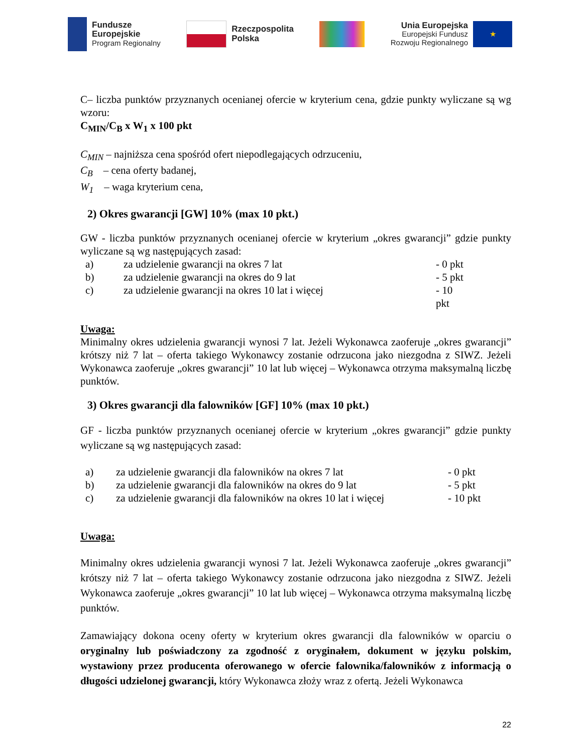Fundusze
Europejskie
Program Regionalny
Rzeczpospolita
Polska
Unia Europejska
Europejski Fundusz
Rozwoju Regionalnego
★
C– liczba punktów przyznanych ocenianej ofercie w kryterium cena, gdzie punkty wyliczane są wg wzoru:
C<sub>MIN</sub>/C<sub>B</sub> x W<sub>1</sub> x 100 pkt
C<sub>MIN</sub> – najniższa cena spośród ofert niepodlegających odrzuceniu,
C<sub>B</sub> – cena oferty badanej,
W<sub>1</sub> – waga kryterium cena,
2) Okres gwarancji [GW] 10% (max 10 pkt.)
GW - liczba punktów przyznanych ocenianej ofercie w kryterium „okres gwarancji” gdzie punkty wyliczane są wg następujących zasad:
| a) | za udzielenie gwarancji na okres 7 lat | - 0 pkt |
| b) | za udzielenie gwarancji na okres do 9 lat | - 5 pkt |
| c) | za udzielenie gwarancji na okres 10 lat i więcej | - 10 pkt |
Uwaga:
Minimalny okres udzielenia gwarancji wynosi 7 lat. Jeżeli Wykonawca zaoferuje „okres gwarancji” krótszy niż 7 lat – oferta takiego Wykonawcy zostanie odrzucona jako niezgodna z SIWZ. Jeżeli Wykonawca zaoferuje „okres gwarancji” 10 lat lub więcej – Wykonawca otrzyma maksymalną liczbę punktów.
3) Okres gwarancji dla falowników [GF] 10% (max 10 pkt.)
GF - liczba punktów przyznanych ocenianej ofercie w kryterium „okres gwarancji” gdzie punkty wyliczane są wg następujących zasad:
| a) | za udzielenie gwarancji dla falowników na okres 7 lat | - 0 pkt |
| b) | za udzielenie gwarancji dla falowników na okres do 9 lat | - 5 pkt |
| c) | za udzielenie gwarancji dla falowników na okres 10 lat i więcej | - 10 pkt |
Uwaga:
Minimalny okres udzielenia gwarancji wynosi 7 lat. Jeżeli Wykonawca zaoferuje „okres gwarancji” krótszy niż 7 lat – oferta takiego Wykonawcy zostanie odrzucona jako niezgodna z SIWZ. Jeżeli Wykonawca zaoferuje „okres gwarancji” 10 lat lub więcej – Wykonawca otrzyma maksymalną liczbę punktów.
Zamawiający dokona oceny oferty w kryterium okres gwarancji dla falowników w oparciu o oryginalny lub poświadczony za zgodność z oryginałem, dokument w języku polskim, wystawiony przez producenta oferowanego w ofercie falownika/falowników z informacją o długości udzielonej gwarancji, który Wykonawca złoży wraz z ofertą. Jeżeli Wykonawca
22